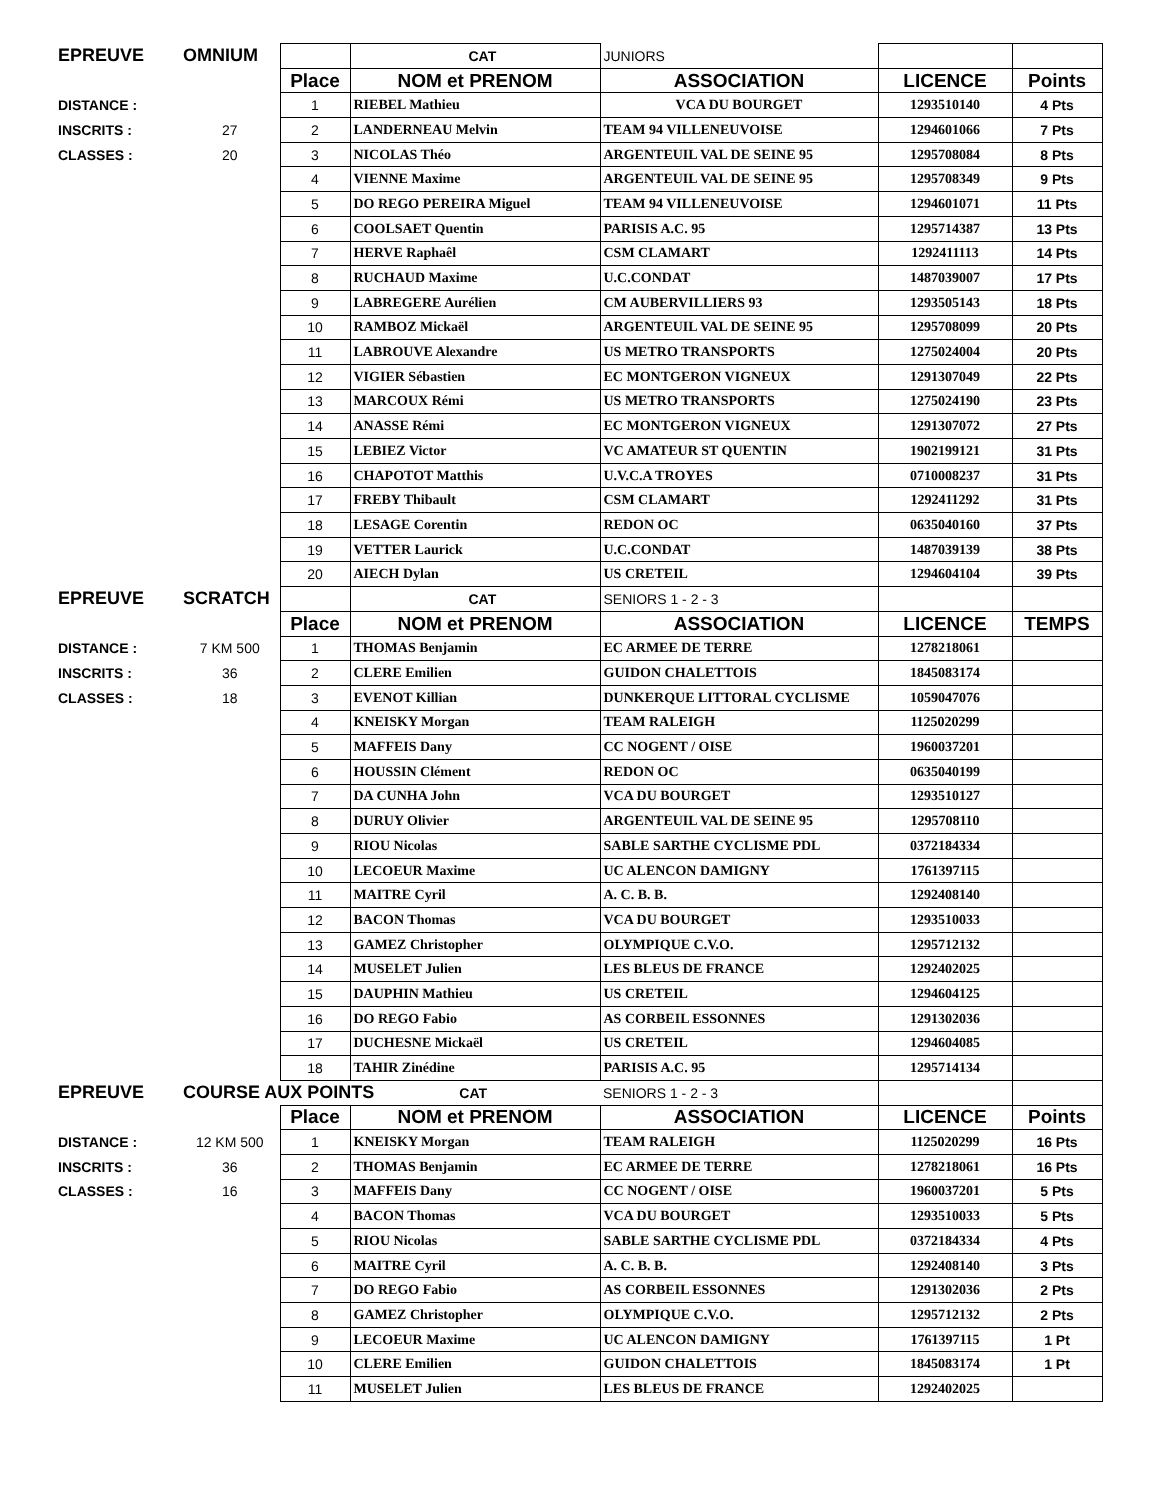| EPREUVE | OMNIUM | | CAT | JUNIORS | | |
| | | Place | NOM et PRENOM | ASSOCIATION | LICENCE | Points |
| DISTANCE : | | 1 | RIEBEL Mathieu | VCA DU BOURGET | 1293510140 | 4 Pts |
| INSCRITS : | 27 | 2 | LANDERNEAU Melvin | TEAM 94 VILLENEUVOISE | 1294601066 | 7 Pts |
| CLASSES : | 20 | 3 | NICOLAS Théo | ARGENTEUIL VAL DE SEINE 95 | 1295708084 | 8 Pts |
| | | 4 | VIENNE Maxime | ARGENTEUIL VAL DE SEINE 95 | 1295708349 | 9 Pts |
| | | 5 | DO REGO PEREIRA Miguel | TEAM 94 VILLENEUVOISE | 1294601071 | 11 Pts |
| | | 6 | COOLSAET Quentin | PARISIS A.C. 95 | 1295714387 | 13 Pts |
| | | 7 | HERVE Raphaêl | CSM CLAMART | 1292411113 | 14 Pts |
| | | 8 | RUCHAUD Maxime | U.C.CONDAT | 1487039007 | 17 Pts |
| | | 9 | LABREGERE Aurélien | CM AUBERVILLIERS 93 | 1293505143 | 18 Pts |
| | | 10 | RAMBOZ Mickaël | ARGENTEUIL VAL DE SEINE 95 | 1295708099 | 20 Pts |
| | | 11 | LABROUVE Alexandre | US METRO TRANSPORTS | 1275024004 | 20 Pts |
| | | 12 | VIGIER Sébastien | EC MONTGERON VIGNEUX | 1291307049 | 22 Pts |
| | | 13 | MARCOUX Rémi | US METRO TRANSPORTS | 1275024190 | 23 Pts |
| | | 14 | ANASSE Rémi | EC MONTGERON VIGNEUX | 1291307072 | 27 Pts |
| | | 15 | LEBIEZ Victor | VC AMATEUR ST QUENTIN | 1902199121 | 31 Pts |
| | | 16 | CHAPOTOT Matthis | U.V.C.A TROYES | 0710008237 | 31 Pts |
| | | 17 | FREBY Thibault | CSM CLAMART | 1292411292 | 31 Pts |
| | | 18 | LESAGE Corentin | REDON OC | 0635040160 | 37 Pts |
| | | 19 | VETTER Laurick | U.C.CONDAT | 1487039139 | 38 Pts |
| | | 20 | AIECH Dylan | US CRETEIL | 1294604104 | 39 Pts |
| EPREUVE | SCRATCH | | CAT | SENIORS 1 - 2 - 3 | | |
| | | Place | NOM et PRENOM | ASSOCIATION | LICENCE | TEMPS |
| DISTANCE : | 7 KM 500 | 1 | THOMAS Benjamin | EC ARMEE DE TERRE | 1278218061 | |
| INSCRITS : | 36 | 2 | CLERE Emilien | GUIDON CHALETTOIS | 1845083174 | |
| CLASSES : | 18 | 3 | EVENOT Killian | DUNKERQUE LITTORAL CYCLISME | 1059047076 | |
| | | 4 | KNEISKY Morgan | TEAM RALEIGH | 1125020299 | |
| | | 5 | MAFFEIS Dany | CC NOGENT / OISE | 1960037201 | |
| | | 6 | HOUSSIN Clément | REDON OC | 0635040199 | |
| | | 7 | DA CUNHA John | VCA DU BOURGET | 1293510127 | |
| | | 8 | DURUY Olivier | ARGENTEUIL VAL DE SEINE 95 | 1295708110 | |
| | | 9 | RIOU Nicolas | SABLE SARTHE CYCLISME PDL | 0372184334 | |
| | | 10 | LECOEUR Maxime | UC ALENCON DAMIGNY | 1761397115 | |
| | | 11 | MAITRE Cyril | A. C. B. B. | 1292408140 | |
| | | 12 | BACON Thomas | VCA DU BOURGET | 1293510033 | |
| | | 13 | GAMEZ Christopher | OLYMPIQUE C.V.O. | 1295712132 | |
| | | 14 | MUSELET Julien | LES BLEUS DE FRANCE | 1292402025 | |
| | | 15 | DAUPHIN Mathieu | US CRETEIL | 1294604125 | |
| | | 16 | DO REGO Fabio | AS CORBEIL ESSONNES | 1291302036 | |
| | | 17 | DUCHESNE Mickaël | US CRETEIL | 1294604085 | |
| | | 18 | TAHIR Zinédine | PARISIS A.C. 95 | 1295714134 | |
| EPREUVE | COURSE AUX POINTS CAT | | | SENIORS 1 - 2 - 3 | | |
| | | Place | NOM et PRENOM | ASSOCIATION | LICENCE | Points |
| DISTANCE : | 12 KM 500 | 1 | KNEISKY Morgan | TEAM RALEIGH | 1125020299 | 16 Pts |
| INSCRITS : | 36 | 2 | THOMAS Benjamin | EC ARMEE DE TERRE | 1278218061 | 16 Pts |
| CLASSES : | 16 | 3 | MAFFEIS Dany | CC NOGENT / OISE | 1960037201 | 5 Pts |
| | | 4 | BACON Thomas | VCA DU BOURGET | 1293510033 | 5 Pts |
| | | 5 | RIOU Nicolas | SABLE SARTHE CYCLISME PDL | 0372184334 | 4 Pts |
| | | 6 | MAITRE Cyril | A. C. B. B. | 1292408140 | 3 Pts |
| | | 7 | DO REGO Fabio | AS CORBEIL ESSONNES | 1291302036 | 2 Pts |
| | | 8 | GAMEZ Christopher | OLYMPIQUE C.V.O. | 1295712132 | 2 Pts |
| | | 9 | LECOEUR Maxime | UC ALENCON DAMIGNY | 1761397115 | 1 Pt |
| | | 10 | CLERE Emilien | GUIDON CHALETTOIS | 1845083174 | 1 Pt |
| | | 11 | MUSELET Julien | LES BLEUS DE FRANCE | 1292402025 | |